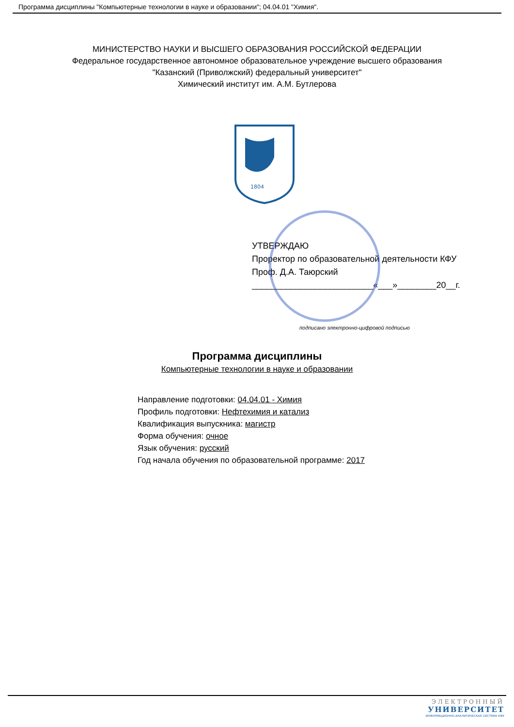Программа дисциплины "Компьютерные технологии в науке и образовании"; 04.04.01 "Химия".
МИНИСТЕРСТВО НАУКИ И ВЫСШЕГО ОБРАЗОВАНИЯ РОССИЙСКОЙ ФЕДЕРАЦИИ
Федеральное государственное автономное образовательное учреждение высшего образования
"Казанский (Приволжский) федеральный университет"
Химический институт им. А.М. Бутлерова
1804
УТВЕРЖДАЮ
Проректор по образовательной деятельности КФУ
Проф. Д.А. Таюрский
_________________________«___»________20__г.
подписано электронно-цифровой подписью
Программа дисциплины
Компьютерные технологии в науке и образовании
Направление подготовки: 04.04.01 - Химия
Профиль подготовки: Нефтехимия и катализ
Квалификация выпускника: магистр
Форма обучения: очное
Язык обучения: русский
Год начала обучения по образовательной программе: 2017
ЭЛЕКТРОННЫЙ
УНИВЕРСИТЕТ
ИНФОРМАЦИОННО-АНАЛИТИЧЕСКАЯ СИСТЕМА КФУ